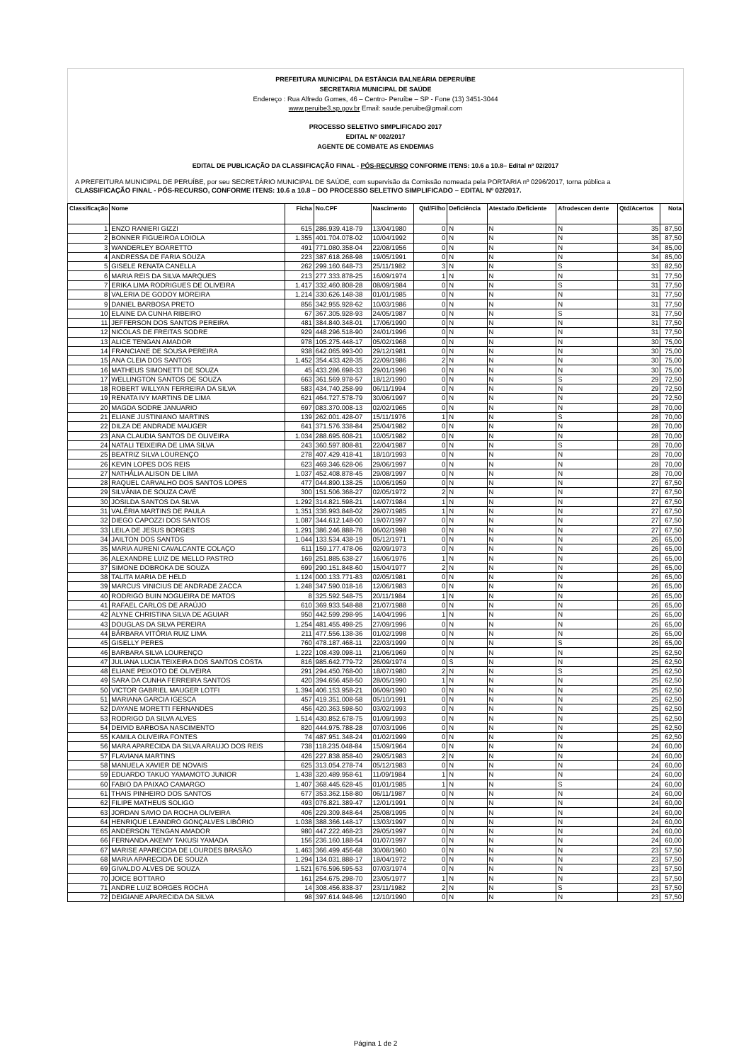PREFEITURA MUNICIPAL DA ESTÂNCIA BALNEÁRIA DEPERUÍBE
SECRETARIA MUNICIPAL DE SAÚDE
Endereço : Rua Alfredo Gomes, 46 – Centro- Peruíbe – SP - Fone (13) 3451-3044
www.peruibe3.sp.gov.br Email: saude.peruibe@gmail.com
PROCESSO SELETIVO SIMPLIFICADO 2017
EDITAL Nº 002/2017
AGENTE DE COMBATE AS ENDEMIAS
EDITAL DE PUBLICAÇÃO DA CLASSIFICAÇÃO FINAL - PÓS-RECURSO CONFORME ITENS: 10.6 a 10.8– Edital nº 02/2017
A PREFEITURA MUNICIPAL DE PERUÍBE, por seu SECRETÁRIO MUNICIPAL DE SAÚDE, com supervisão da Comissão nomeada pela PORTARIA nº 0296/2017, torna pública a
CLASSIFICAÇÃO FINAL - PÓS-RECURSO, CONFORME ITENS: 10.6 a 10.8 – DO PROCESSO SELETIVO SIMPLIFICADO – EDITAL Nº 02/2017.
| Classificação | Nome | Ficha | No.CPF | Nascimento | Qtd/Filho | Deficiência | Atestado /Deficiente | Afrodescen dente | Qtd/Acertos | Nota |
| --- | --- | --- | --- | --- | --- | --- | --- | --- | --- | --- |
| 1 | ENZO RANIERI GIZZI | 615 | 286.939.418-79 | 13/04/1980 | 0 | N | N | N | 35 | 87,50 |
| 2 | BONNER FIGUEIROA LOIOLA | 1.355 | 401.704.078-02 | 10/04/1992 | 0 | N | N | N | 35 | 87,50 |
| 3 | WANDERLEY BOARETTO | 491 | 771.080.358-04 | 22/08/1956 | 0 | N | N | N | 34 | 85,00 |
| 4 | ANDRESSA DE FARIA SOUZA | 223 | 387.618.268-98 | 19/05/1991 | 0 | N | N | N | 34 | 85,00 |
| 5 | GISELE RENATA CANELLA | 262 | 299.160.648-73 | 25/11/1982 | 3 | N | N | S | 33 | 82,50 |
| 6 | MARIA REIS DA SILVA MARQUES | 213 | 277.333.878-25 | 16/09/1974 | 1 | N | N | N | 31 | 77,50 |
| 7 | ERIKA LIMA RODRIGUES DE OLIVEIRA | 1.417 | 332.460.808-28 | 08/09/1984 | 0 | N | N | S | 31 | 77,50 |
| 8 | VALERIA DE GODOY MOREIRA | 1.214 | 330.626.148-38 | 01/01/1985 | 0 | N | N | N | 31 | 77,50 |
| 9 | DANIEL BARBOSA PRETO | 856 | 342.955.928-62 | 10/03/1986 | 0 | N | N | N | 31 | 77,50 |
| 10 | ELAINE DA CUNHA RIBEIRO | 67 | 367.305.928-93 | 24/05/1987 | 0 | N | N | S | 31 | 77,50 |
| 11 | JEFFERSON DOS SANTOS PEREIRA | 481 | 384.840.348-01 | 17/06/1990 | 0 | N | N | N | 31 | 77,50 |
| 12 | NICOLAS DE FREITAS SODRE | 929 | 448.296.518-90 | 24/01/1996 | 0 | N | N | N | 31 | 77,50 |
| 13 | ALICE TENGAN AMADOR | 978 | 105.275.448-17 | 05/02/1968 | 0 | N | N | N | 30 | 75,00 |
| 14 | FRANCIANE DE SOUSA PEREIRA | 938 | 642.065.993-00 | 29/12/1981 | 0 | N | N | N | 30 | 75,00 |
| 15 | ANA CLEIA DOS SANTOS | 1.452 | 354.433.428-35 | 22/09/1986 | 2 | N | N | N | 30 | 75,00 |
| 16 | MATHEUS SIMONETTI DE SOUZA | 45 | 433.286.698-33 | 29/01/1996 | 0 | N | N | N | 30 | 75,00 |
| 17 | WELLINGTON SANTOS DE SOUZA | 663 | 361.569.978-57 | 18/12/1990 | 0 | N | N | S | 29 | 72,50 |
| 18 | ROBERT WILLYAN FERREIRA DA SILVA | 583 | 434.740.258-99 | 06/11/1994 | 0 | N | N | N | 29 | 72,50 |
| 19 | RENATA IVY MARTINS DE LIMA | 621 | 464.727.578-79 | 30/06/1997 | 0 | N | N | N | 29 | 72,50 |
| 20 | MAGDA SODRE JANUARIO | 697 | 083.370.008-13 | 02/02/1965 | 0 | N | N | N | 28 | 70,00 |
| 21 | ELIANE JUSTINIANO MARTINS | 139 | 262.001.428-07 | 15/11/1976 | 1 | N | N | S | 28 | 70,00 |
| 22 | DILZA DE ANDRADE MAUGER | 641 | 371.576.338-84 | 25/04/1982 | 0 | N | N | N | 28 | 70,00 |
| 23 | ANA CLAUDIA SANTOS DE OLIVEIRA | 1.034 | 288.695.608-21 | 10/05/1982 | 0 | N | N | N | 28 | 70,00 |
| 24 | NATALI TEIXEIRA DE LIMA SILVA | 243 | 360.597.808-81 | 22/04/1987 | 0 | N | N | S | 28 | 70,00 |
| 25 | BEATRIZ SILVA LOURENÇO | 278 | 407.429.418-41 | 18/10/1993 | 0 | N | N | N | 28 | 70,00 |
| 26 | KEVIN LOPES DOS REIS | 623 | 469.346.628-06 | 29/06/1997 | 0 | N | N | N | 28 | 70,00 |
| 27 | NATHÁLIA ALISON DE LIMA | 1.037 | 452.408.878-45 | 29/08/1997 | 0 | N | N | N | 28 | 70,00 |
| 28 | RAQUEL CARVALHO DOS SANTOS LOPES | 477 | 044.890.138-25 | 10/06/1959 | 0 | N | N | N | 27 | 67,50 |
| 29 | SILVÂNIA DE SOUZA CAVÉ | 300 | 151.506.368-27 | 02/05/1972 | 2 | N | N | N | 27 | 67,50 |
| 30 | JOSILDA SANTOS DA SILVA | 1.292 | 314.821.598-21 | 14/07/1984 | 1 | N | N | N | 27 | 67,50 |
| 31 | VALÉRIA MARTINS DE PAULA | 1.351 | 336.993.848-02 | 29/07/1985 | 1 | N | N | N | 27 | 67,50 |
| 32 | DIEGO CAPOZZI DOS SANTOS | 1.087 | 344.612.148-00 | 19/07/1997 | 0 | N | N | N | 27 | 67,50 |
| 33 | LEILA DE JESUS BORGES | 1.291 | 386.246.888-76 | 06/02/1998 | 0 | N | N | N | 27 | 67,50 |
| 34 | JAILTON DOS SANTOS | 1.044 | 133.534.438-19 | 05/12/1971 | 0 | N | N | N | 26 | 65,00 |
| 35 | MARIA AURENI CAVALCANTE COLAÇO | 611 | 159.177.478-06 | 02/09/1973 | 0 | N | N | N | 26 | 65,00 |
| 36 | ALEXANDRE LUIZ DE MELLO PASTRO | 169 | 251.885.638-27 | 16/06/1976 | 1 | N | N | N | 26 | 65,00 |
| 37 | SIMONE DOBROKA DE SOUZA | 699 | 290.151.848-60 | 15/04/1977 | 2 | N | N | N | 26 | 65,00 |
| 38 | TALITA MARIA DE HELD | 1.124 | 000.133.771-83 | 02/05/1981 | 0 | N | N | N | 26 | 65,00 |
| 39 | MARCUS VINICIUS DE ANDRADE ZACCA | 1.248 | 347.590.018-16 | 12/06/1983 | 0 | N | N | N | 26 | 65,00 |
| 40 | RODRIGO BUIN NOGUEIRA DE MATOS | 8 | 325.592.548-75 | 20/11/1984 | 1 | N | N | N | 26 | 65,00 |
| 41 | RAFAEL CARLOS DE ARAÚJO | 610 | 369.933.548-88 | 21/07/1988 | 0 | N | N | N | 26 | 65,00 |
| 42 | ALYNE CHRISTINA SILVA DE AGUIAR | 950 | 442.599.298-95 | 14/04/1996 | 1 | N | N | N | 26 | 65,00 |
| 43 | DOUGLAS DA SILVA PEREIRA | 1.254 | 481.455.498-25 | 27/09/1996 | 0 | N | N | N | 26 | 65,00 |
| 44 | BÁRBARA VITÓRIA RUIZ LIMA | 211 | 477.556.138-36 | 01/02/1998 | 0 | N | N | N | 26 | 65,00 |
| 45 | GISELLY PERES | 760 | 478.187.468-11 | 22/03/1999 | 0 | N | N | S | 26 | 65,00 |
| 46 | BARBARA SILVA LOURENÇO | 1.222 | 108.439.098-11 | 21/06/1969 | 0 | N | N | N | 25 | 62,50 |
| 47 | JULIANA LUCIA TEIXEIRA DOS SANTOS COSTA | 816 | 985.642.779-72 | 26/09/1974 | 0 | S | N | N | 25 | 62,50 |
| 48 | ELIANE PEIXOTO DE OLIVEIRA | 291 | 294.450.768-00 | 18/07/1980 | 2 | N | N | S | 25 | 62,50 |
| 49 | SARA DA CUNHA FERREIRA SANTOS | 420 | 394.656.458-50 | 28/05/1990 | 1 | N | N | N | 25 | 62,50 |
| 50 | VICTOR GABRIEL MAUGER LOTFI | 1.394 | 406.153.958-21 | 06/09/1990 | 0 | N | N | N | 25 | 62,50 |
| 51 | MARIANA GARCIA IGESCA | 457 | 419.351.008-58 | 05/10/1991 | 0 | N | N | N | 25 | 62,50 |
| 52 | DAYANE MORETTI FERNANDES | 456 | 420.363.598-50 | 03/02/1993 | 0 | N | N | N | 25 | 62,50 |
| 53 | RODRIGO DA SILVA ALVES | 1.514 | 430.852.678-75 | 01/09/1993 | 0 | N | N | N | 25 | 62,50 |
| 54 | DEIVID BARBOSA NASCIMENTO | 820 | 444.975.788-28 | 07/03/1996 | 0 | N | N | N | 25 | 62,50 |
| 55 | KAMILA OLIVEIRA FONTES | 74 | 487.951.348-24 | 01/02/1999 | 0 | N | N | N | 25 | 62,50 |
| 56 | MARA APARECIDA DA SILVA ARAUJO DOS REIS | 738 | 118.235.048-84 | 15/09/1964 | 0 | N | N | N | 24 | 60,00 |
| 57 | FLAVIANA MARTINS | 426 | 227.838.858-40 | 29/05/1983 | 2 | N | N | N | 24 | 60,00 |
| 58 | MANUELA XAVIER DE NOVAIS | 625 | 313.054.278-74 | 05/12/1983 | 0 | N | N | N | 24 | 60,00 |
| 59 | EDUARDO TAKUO YAMAMOTO JUNIOR | 1.438 | 320.489.958-61 | 11/09/1984 | 1 | N | N | N | 24 | 60,00 |
| 60 | FABIO DA PAIXAO CAMARGO | 1.407 | 368.445.628-45 | 01/01/1985 | 1 | N | N | S | 24 | 60,00 |
| 61 | THAIS PINHEIRO DOS SANTOS | 677 | 353.362.158-80 | 06/11/1987 | 0 | N | N | N | 24 | 60,00 |
| 62 | FILIPE MATHEUS SOLIGO | 493 | 076.821.389-47 | 12/01/1991 | 0 | N | N | N | 24 | 60,00 |
| 63 | JORDAN SAVIO DA ROCHA OLIVEIRA | 406 | 229.309.848-64 | 25/08/1995 | 0 | N | N | N | 24 | 60,00 |
| 64 | HENRIQUE LEANDRO GONÇALVES LIBÓRIO | 1.038 | 388.366.148-17 | 13/03/1997 | 0 | N | N | N | 24 | 60,00 |
| 65 | ANDERSON TENGAN AMADOR | 980 | 447.222.468-23 | 29/05/1997 | 0 | N | N | N | 24 | 60,00 |
| 66 | FERNANDA AKEMY TAKUSI YAMADA | 156 | 236.160.188-54 | 01/07/1997 | 0 | N | N | N | 24 | 60,00 |
| 67 | MARISE APARECIDA DE LOURDES BRASÃO | 1.463 | 366.499.456-68 | 30/08/1960 | 0 | N | N | N | 23 | 57,50 |
| 68 | MARIA APARECIDA DE SOUZA | 1.294 | 134.031.888-17 | 18/04/1972 | 0 | N | N | N | 23 | 57,50 |
| 69 | GIVALDO ALVES DE SOUZA | 1.521 | 676.596.595-53 | 07/03/1974 | 0 | N | N | N | 23 | 57,50 |
| 70 | JOICE BOTTARO | 161 | 254.675.298-70 | 23/05/1977 | 1 | N | N | N | 23 | 57,50 |
| 71 | ANDRE LUIZ BORGES ROCHA | 14 | 308.456.838-37 | 23/11/1982 | 2 | N | N | S | 23 | 57,50 |
| 72 | DEIGIANE APARECIDA DA SILVA | 98 | 397.614.948-96 | 12/10/1990 | 0 | N | N | N | 23 | 57,50 |
Página 1 de 2